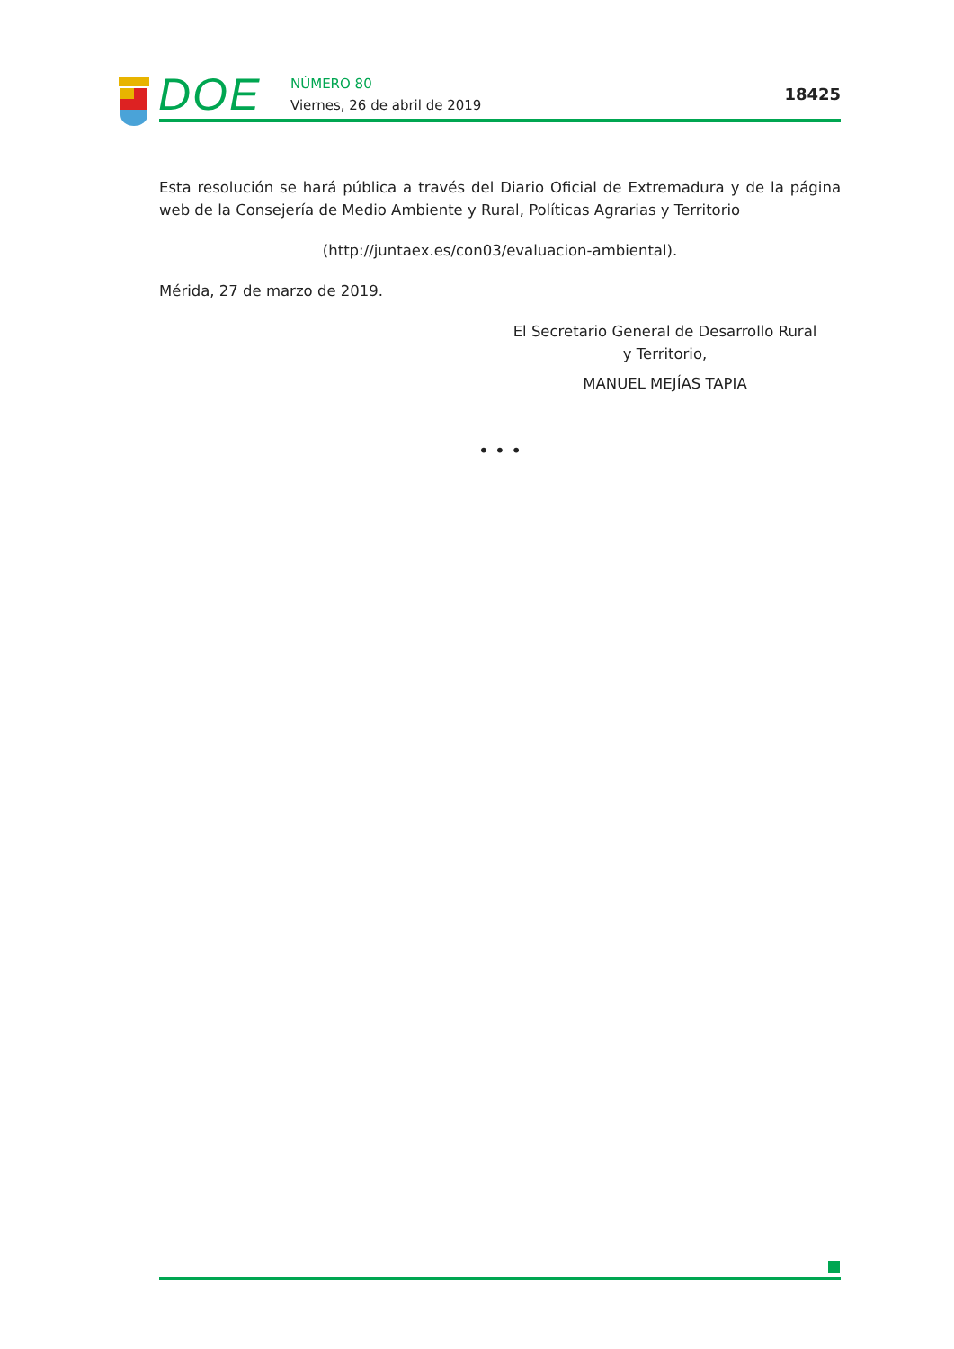DOE NÚMERO 80
Viernes, 26 de abril de 2019
18425
Esta resolución se hará pública a través del Diario Oficial de Extremadura y de la página web de la Consejería de Medio Ambiente y Rural, Políticas Agrarias y Territorio
(http://juntaex.es/con03/evaluacion-ambiental).
Mérida, 27 de marzo de 2019.
El Secretario General de Desarrollo Rural
y Territorio,
MANUEL MEJÍAS TAPIA
• • •